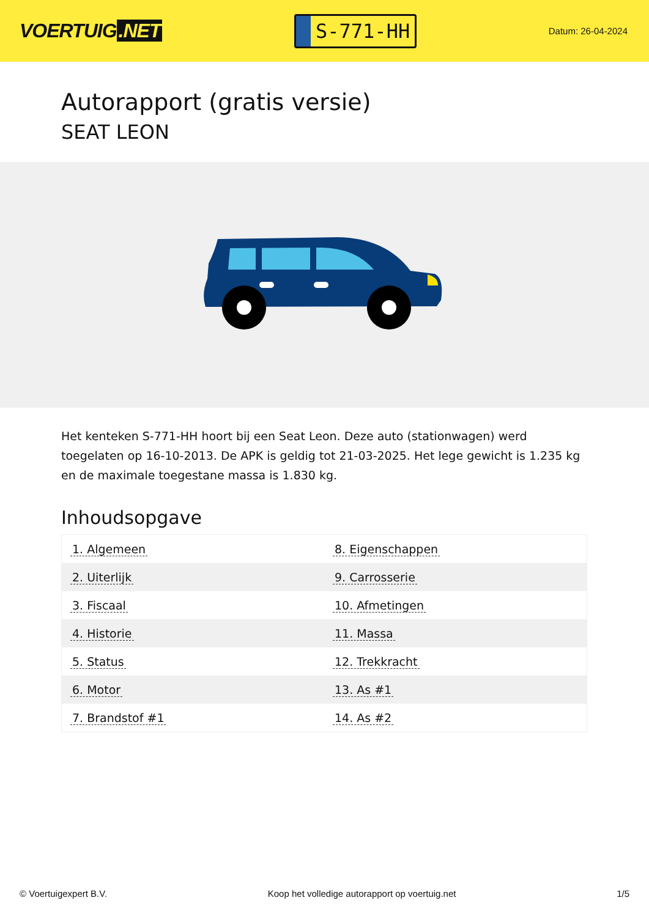VOERTUIG.NET
S-771-HH
Datum: 26-04-2024
Autorapport (gratis versie)
SEAT LEON
Het kenteken S-771-HH hoort bij een Seat Leon. Deze auto (stationwagen) werd toegelaten op 16-10-2013. De APK is geldig tot 21-03-2025. Het lege gewicht is 1.235 kg en de maximale toegestane massa is 1.830 kg.
Inhoudsopgave
| 1. Algemeen | 8. Eigenschappen |
| 2. Uiterlijk | 9. Carrosserie |
| 3. Fiscaal | 10. Afmetingen |
| 4. Historie | 11. Massa |
| 5. Status | 12. Trekkracht |
| 6. Motor | 13. As #1 |
| 7. Brandstof #1 | 14. As #2 |
© Voertuigexpert B.V. Koop het volledige autorapport op voertuig.net 1/5